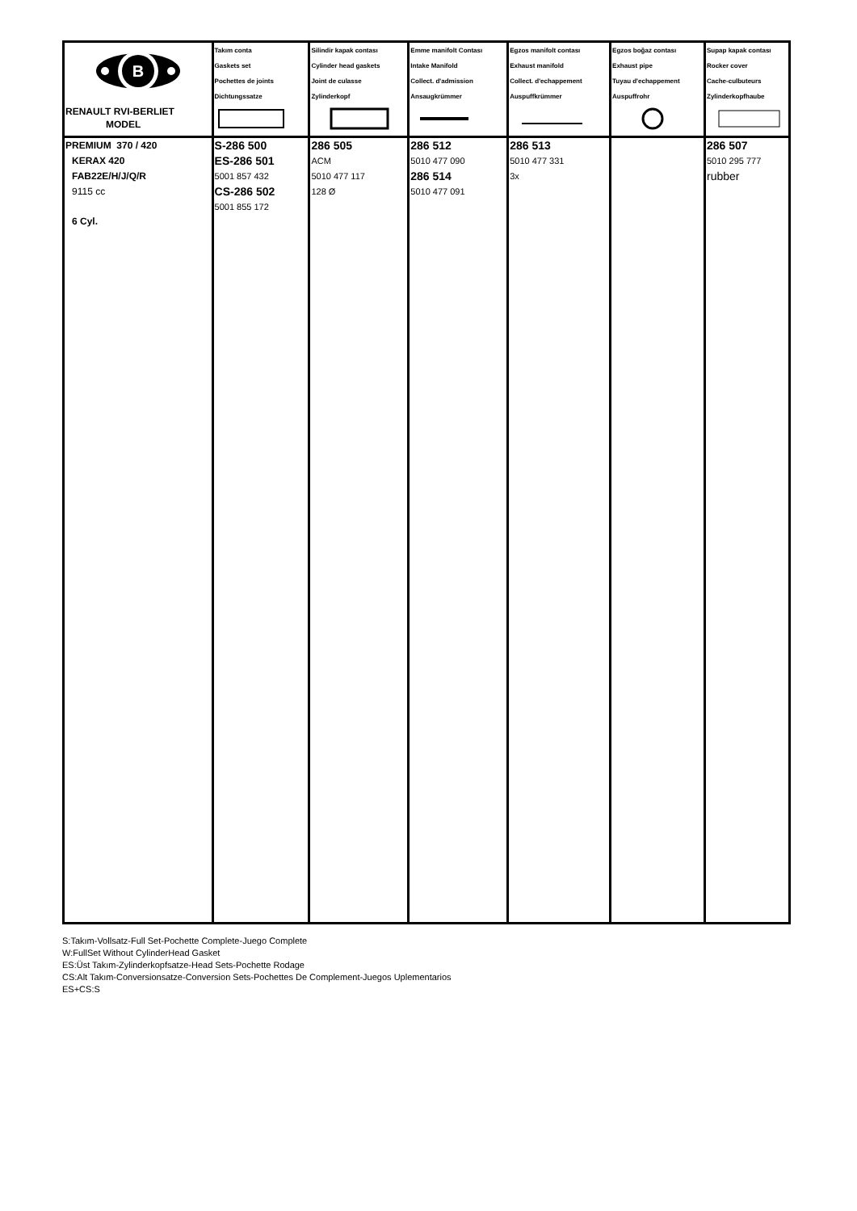| B RENAULT RVI-BERLIET MODEL | Takım conta Gaskets set Pochettes de joints Dichtungssatze | Silindir kapak contası Cylinder head gaskets Joint de culasse Zylinderkopf | Emme manifolt Contası Intake Manifold Collect. d'admission Ansaugkrümmer | Egzos manifolt contası Exhaust manifold Collect. d'echappement Auspuffkrümmer | Egzos boğaz contası Exhaust pipe Tuyau d'echappement Auspuffrohr | Supap kapak contası Rocker cover Cache-culbuteurs Zylinderkopfhaube |
| PREMIUM 370 / 420 KERAX 420 FAB22E/H/J/Q/R 9115 cc 6 Cyl. | S-286 500 ES-286 501 5001 857 432 CS-286 502 5001 855 172 | 286 505 ACM 5010 477 117 128 Ø | 286 512 5010 477 090 286 514 5010 477 091 | 286 513 5010 477 331 3x | | 286 507 5010 295 777 rubber |
S:Takım-Vollsatz-Full Set-Pochette Complete-Juego Complete
W:FullSet Without CylinderHead Gasket
ES:Üst Takım-Zylinderkopfsatze-Head Sets-Pochette Rodage
CS:Alt Takım-Conversionsatze-Conversion Sets-Pochettes De Complement-Juegos Uplementarios
ES+CS:S